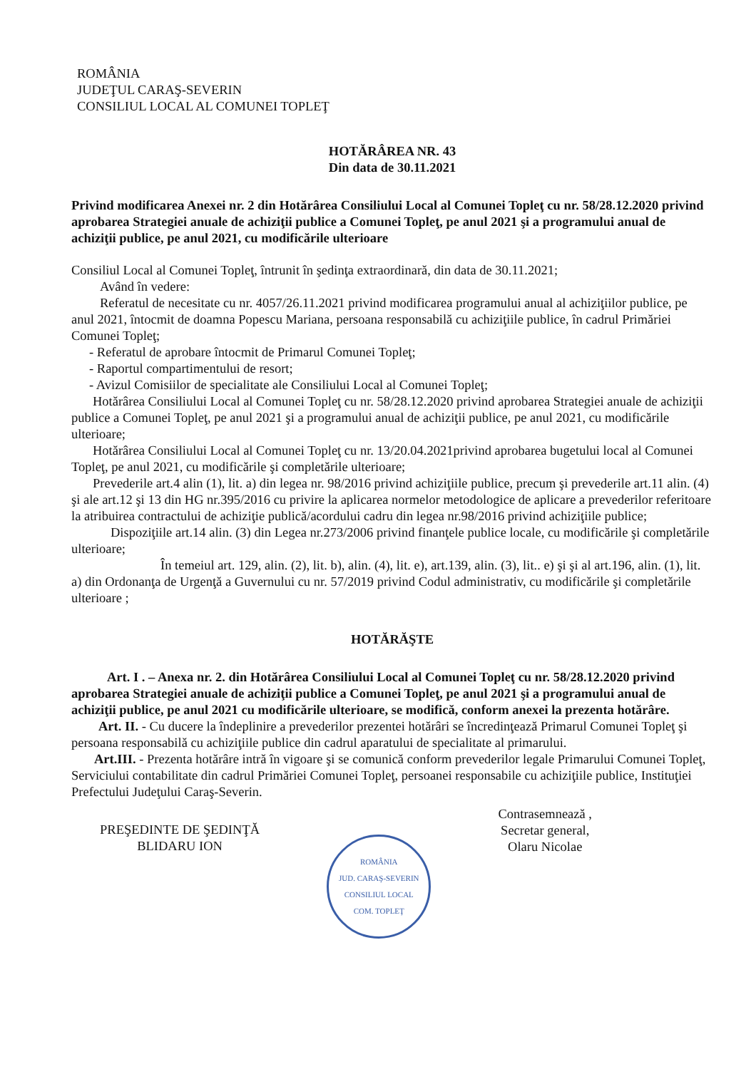ROMÂNIA
JUDEŢUL CARAŞ-SEVERIN
CONSILIUL LOCAL AL COMUNEI TOPLEŢ
HOTĂRÂREA NR. 43
Din data de 30.11.2021
Privind modificarea Anexei nr. 2 din Hotărârea Consiliului Local al Comunei Topleţ cu nr. 58/28.12.2020 privind aprobarea Strategiei anuale de achiziţii publice a Comunei Topleţ, pe anul 2021 şi a programului anual de achiziţii publice, pe anul 2021, cu modificările ulterioare
Consiliul Local al Comunei Topleţ, întrunit în şedinţa extraordinară, din data de 30.11.2021;
Având în vedere:
Referatul de necesitate cu nr. 4057/26.11.2021 privind modificarea programului anual al achiziţiilor publice, pe anul 2021, întocmit de doamna Popescu Mariana, persoana responsabilă cu achiziţiile publice, în cadrul Primăriei Comunei Topleţ;
- Referatul de aprobare întocmit de Primarul Comunei Topleţ;
- Raportul compartimentului de resort;
- Avizul Comisiilor de specialitate ale Consiliului Local al Comunei Topleţ;
Hotărârea Consiliului Local al Comunei Topleţ cu nr. 58/28.12.2020 privind aprobarea Strategiei anuale de achiziţii publice a Comunei Topleţ, pe anul 2021 şi a programului anual de achiziţii publice, pe anul 2021, cu modificările ulterioare;
Hotărârea Consiliului Local al Comunei Topleţ cu nr. 13/20.04.2021privind aprobarea bugetului local al Comunei Topleţ, pe anul 2021, cu modificările şi completările ulterioare;
Prevederile art.4 alin (1), lit. a) din legea nr. 98/2016 privind achiziţiile publice, precum şi prevederile art.11 alin. (4) şi ale art.12 şi 13 din HG nr.395/2016 cu privire la aplicarea normelor metodologice de aplicare a prevederilor referitoare la atribuirea contractului de achiziţie publică/acordului cadru din legea nr.98/2016 privind achiziţiile publice;
Dispoziţiile art.14 alin. (3) din Legea nr.273/2006 privind finanţele publice locale, cu modificările şi completările ulterioare;
În temeiul art. 129, alin. (2), lit. b), alin. (4), lit. e), art.139, alin. (3), lit.. e) şi şi al art.196, alin. (1), lit. a) din Ordonanţa de Urgenţă a Guvernului cu nr. 57/2019 privind Codul administrativ, cu modificările şi completările ulterioare ;
HOTĂRĂŞTE
Art. I . – Anexa nr. 2. din Hotărârea Consiliului Local al Comunei Topleţ cu nr. 58/28.12.2020 privind aprobarea Strategiei anuale de achiziţii publice a Comunei Topleţ, pe anul 2021 şi a programului anual de achiziţii publice, pe anul 2021 cu modificările ulterioare, se modifică, conform anexei la prezenta hotărâre.
Art. II. - Cu ducere la îndeplinire a prevederilor prezentei hotărâri se încredinţează Primarul Comunei Topleţ şi persoana responsabilă cu achiziţiile publice din cadrul aparatului de specialitate al primarului.
Art.III. - Prezenta hotărâre intră în vigoare şi se comunică conform prevederilor legale Primarului Comunei Topleţ, Serviciului contabilitate din cadrul Primăriei Comunei Topleţ, persoanei responsabile cu achiziţiile publice, Instituţiei Prefectului Judeţului Caraş-Severin.
PREŞEDINTE DE ŞEDINŢĂ
BLIDARU ION
ROMÂNIA
JUD. CARAŞ-SEVERIN
CONSILIUL LOCAL
COM. TOPLEŢ
Contrasemnează ,
Secretar general,
Olaru Nicolae